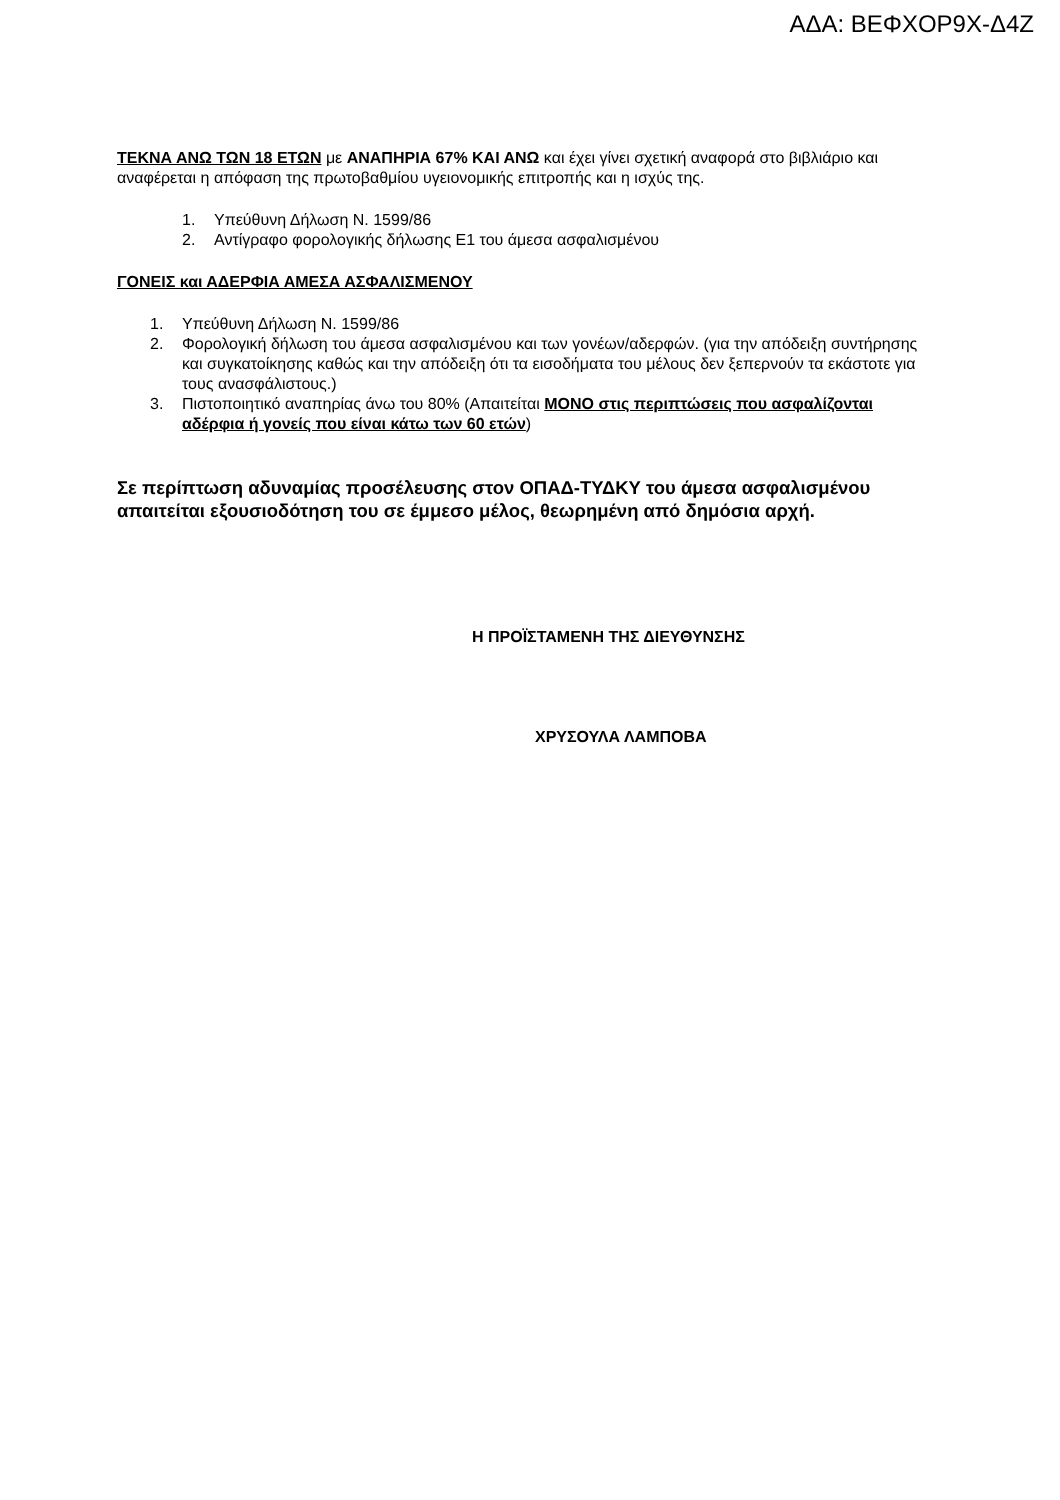ΑΔΑ: ΒΕΦΧΟΡ9Χ-Δ4Ζ
ΤΕΚΝΑ ΑΝΩ ΤΩΝ 18 ΕΤΩΝ με ΑΝΑΠΗΡΙΑ 67% ΚΑΙ ΑΝΩ και έχει γίνει σχετική αναφορά στο βιβλιάριο και αναφέρεται η απόφαση της πρωτοβαθμίου υγειονομικής επιτροπής και η ισχύς της.
1. Υπεύθυνη Δήλωση Ν. 1599/86
2. Αντίγραφο φορολογικής δήλωσης Ε1 του άμεσα ασφαλισμένου
ΓΟΝΕΙΣ και ΑΔΕΡΦΙΑ ΑΜΕΣΑ ΑΣΦΑΛΙΣΜΕΝΟΥ
1. Υπεύθυνη Δήλωση Ν. 1599/86
2. Φορολογική δήλωση του άμεσα ασφαλισμένου και των γονέων/αδερφών. (για την απόδειξη συντήρησης και συγκατοίκησης καθώς και την απόδειξη ότι τα εισοδήματα του μέλους δεν ξεπερνούν τα εκάστοτε για τους ανασφάλιστους.)
3. Πιστοποιητικό αναπηρίας άνω του 80% (Απαιτείται ΜΟΝΟ στις περιπτώσεις που ασφαλίζονται αδέρφια ή γονείς που είναι κάτω των 60 ετών)
Σε περίπτωση αδυναμίας προσέλευσης στον ΟΠΑΔ-ΤΥΔΚΥ του άμεσα ασφαλισμένου απαιτείται εξουσιοδότηση του σε έμμεσο μέλος, θεωρημένη από δημόσια αρχή.
Η ΠΡΟΪΣΤΑΜΕΝΗ ΤΗΣ ΔΙΕΥΘΥΝΣΗΣ
ΧΡΥΣΟΥΛΑ ΛΑΜΠΟΒΑ